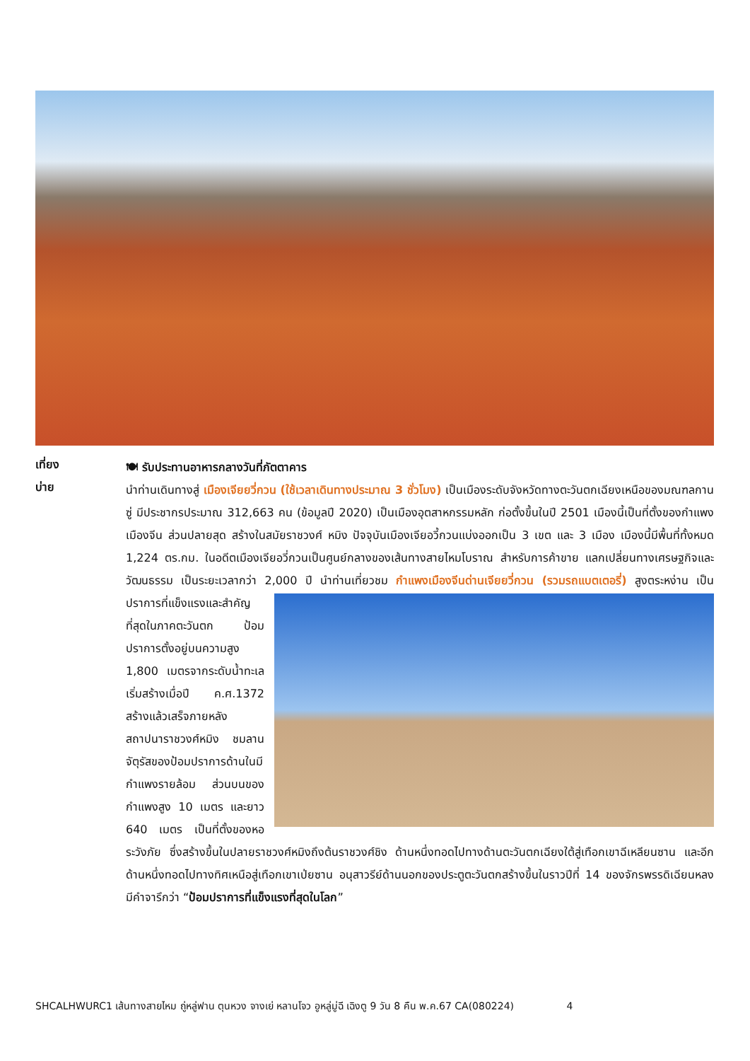เที่ยง
🍽 รับประทานอาหารกลางวันที่ภัตตาคาร
บ่าย
นำท่านเดินทางสู่ เมืองเจียยวี่กวน (ใช้เวลาเดินทางประมาณ 3 ชั่วโมง) เป็นเมืองระดับจังหวัดทางตะวันตกเฉียงเหนือของมณฑลกานซู่ มีประชากรประมาณ 312,663 คน (ข้อมูลปี 2020) เป็นเมืองอุตสาหกรรมหลัก ก่อตั้งขึ้นในปี 2501 เมืองนี้เป็นที่ตั้งของกำแพงเมืองจีน ส่วนปลายสุด สร้างในสมัยราชวงศ์ หมิง ปัจจุบันเมืองเจียอวี้กวนแบ่งออกเป็น 3 เขต และ 3 เมือง เมืองนี้มีพื้นที่ทั้งหมด 1,224 ตร.กม. ในอดีตเมืองเจียอวี่กวนเป็นศูนย์กลางของเส้นทางสายไหมโบราณ สำหรับการค้าขาย แลกเปลี่ยนทางเศรษฐกิจและวัฒนธรรม เป็นระยะเวลากว่า 2,000 ปี นำท่านเที่ยวชม กำแพงเมืองจีนด่านเจียยวี่กวน (รวมรถแบตเตอรี่) สูงตระหง่าน
เป็นปราการที่แข็งแรงและสำคัญที่สุดในภาคตะวันตก ป้อมปราการตั้งอยู่บนความสูง 1,800 เมตรจากระดับน้ำทะเล เริ่มสร้างเมื่อปี ค.ศ.1372 สร้างแล้วเสร็จภายหลังสถาปนาราชวงศ์หมิง ชมลานจัตุรัสของป้อมปราการด้านในมีกำแพงรายล้อม ส่วนบนของกำแพงสูง 10 เมตร และยาว 640 เมตร เป็นที่ตั้งของหอระวังภัย ซึ่งสร้างขึ้นในปลายราชวงศ์หมิงถึงต้นราชวงศ์ชิง ด้านหนึ่งทอดไปทางด้านตะวันตกเฉียงใต้สู่เทือกเขาฉีเหลียนซาน และอีกด้านหนึ่งทอดไปทางทิศเหนือสู่เทือกเขาเป่ยซาน อนุสาวรีย์ด้านนอกของประตูตะวันตกสร้างขึ้นในราวปีที่ 14 ของจักรพรรดิเฉียนหลง มีคำจารึกว่า “ป้อมปราการที่แข็งแรงที่สุดในโลก”
SHCALHWURC1 เส้นทางสายไหม ถู่หลู่ฟาน ตุนหวง จางเย่ หลานโจว อูหลู่มู่ฉี เฉิงตู 9 วัน 8 คืน พ.ค.67 CA(080224) 4